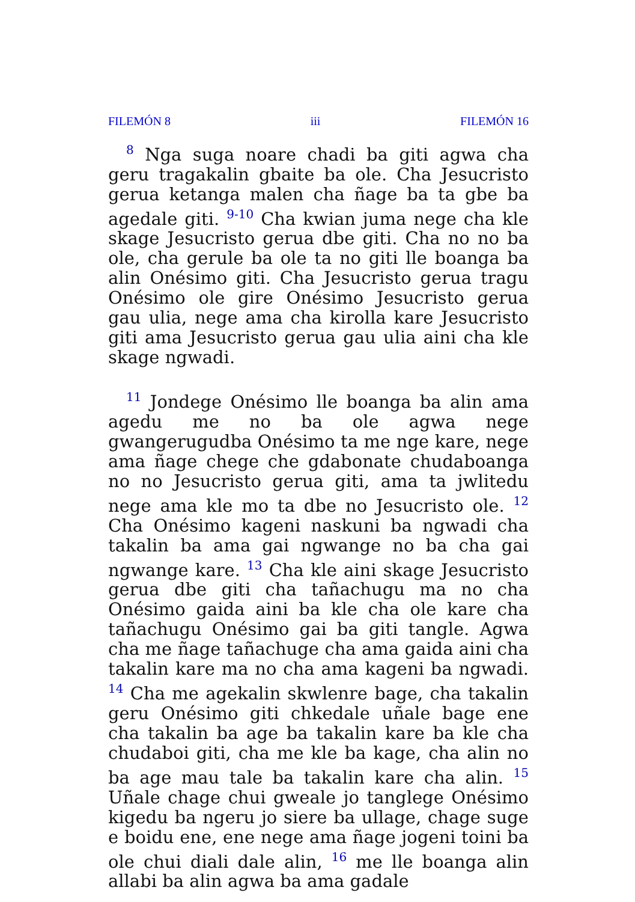FILEMÓN 8 iii FILEMÓN 16
<sup>8</sup> Nga suga noare chadi ba giti agwa cha geru tragakalin gbaite ba ole. Cha Jesucristo gerua ketanga malen cha ñage ba ta gbe ba agedale giti. <sup>9-10</sup> Cha kwian juma nege cha kle skage Jesucristo gerua dbe giti. Cha no no ba ole, cha gerule ba ole ta no giti lle boanga ba alin Onésimo giti. Cha Jesucristo gerua tragu Onésimo ole gire Onésimo Jesucristo gerua gau ulia, nege ama cha kirolla kare Jesucristo giti ama Jesucristo gerua gau ulia aini cha kle skage ngwadi.
<sup>11</sup> Jondege Onésimo lle boanga ba alin ama agedu me no ba ole agwa nege gwangerugudba Onésimo ta me nge kare, nege ama ñage chege che gdabonate chudaboanga no no Jesucristo gerua giti, ama ta jwlitedu nege ama kle mo ta dbe no Jesucristo ole. <sup>12</sup> Cha Onésimo kageni naskuni ba ngwadi cha takalin ba ama gai ngwange no ba cha gai ngwange kare. <sup>13</sup> Cha kle aini skage Jesucristo gerua dbe giti cha tañachugu ma no cha Onésimo gaida aini ba kle cha ole kare cha tañachugu Onésimo gai ba giti tangle. Agwa cha me ñage tañachuge cha ama gaida aini cha takalin kare ma no cha ama kageni ba ngwadi. <sup>14</sup> Cha me agekalin skwlenre bage, cha takalin geru Onésimo giti chkedale uñale bage ene cha takalin ba age ba takalin kare ba kle cha chudaboi giti, cha me kle ba kage, cha alin no ba age mau tale ba takalin kare cha alin. <sup>15</sup> Uñale chage chui gweale jo tanglege Onésimo kigedu ba ngeru jo siere ba ullage, chage suge e boidu ene, ene nege ama ñage jogeni toini ba ole chui diali dale alin, <sup>16</sup> me lle boanga alin allabi ba alin agwa ba ama gadale